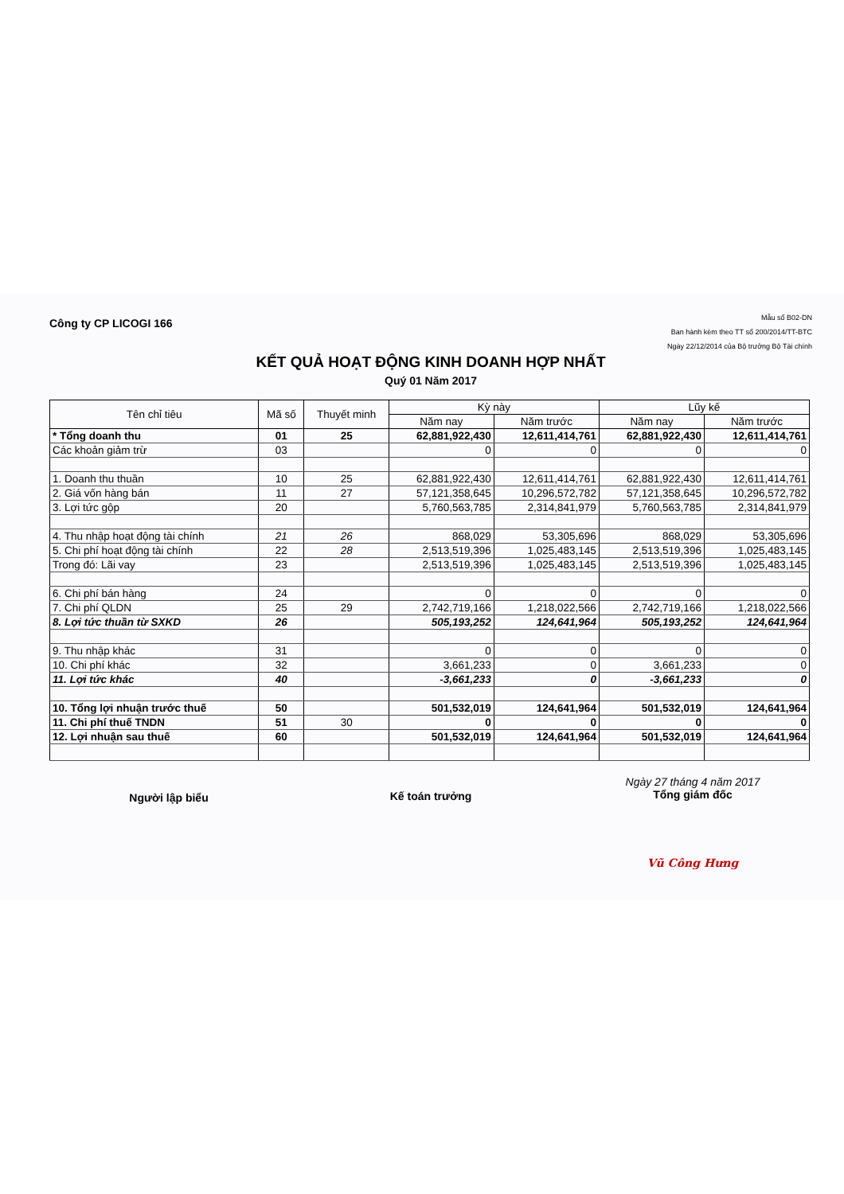Công ty CP LICOGI 166
Mẫu số B02-DN
Ban hành kèm theo TT số 200/2014/TT-BTC
Ngày 22/12/2014 của Bộ trưởng Bộ Tài chính
KẾT QUẢ HOẠT ĐỘNG KINH DOANH HỢP NHẤT
Quý 01 Năm 2017
| Tên chỉ tiêu | Mã số | Thuyết minh | Kỳ này | | Lũy kế | |
| --- | --- | --- | --- | --- | --- | --- |
| | | | Năm nay | Năm trước | Năm nay | Năm trước |
| * Tổng doanh thu | 01 | 25 | 62,881,922,430 | 12,611,414,761 | 62,881,922,430 | 12,611,414,761 |
| Các khoản giảm trừ | 03 | | 0 | 0 | 0 | 0 |
| 1. Doanh thu thuần | 10 | 25 | 62,881,922,430 | 12,611,414,761 | 62,881,922,430 | 12,611,414,761 |
| 2. Giá vốn hàng bán | 11 | 27 | 57,121,358,645 | 10,296,572,782 | 57,121,358,645 | 10,296,572,782 |
| 3. Lợi tức gộp | 20 | | 5,760,563,785 | 2,314,841,979 | 5,760,563,785 | 2,314,841,979 |
| 4. Thu nhập hoạt động tài chính | 21 | 26 | 868,029 | 53,305,696 | 868,029 | 53,305,696 |
| 5. Chi phí hoạt động tài chính | 22 | 28 | 2,513,519,396 | 1,025,483,145 | 2,513,519,396 | 1,025,483,145 |
| Trong đó: Lãi vay | 23 | | 2,513,519,396 | 1,025,483,145 | 2,513,519,396 | 1,025,483,145 |
| 6. Chi phí bán hàng | 24 | | 0 | 0 | 0 | 0 |
| 7. Chi phí QLDN | 25 | 29 | 2,742,719,166 | 1,218,022,566 | 2,742,719,166 | 1,218,022,566 |
| 8. Lợi tức thuần từ SXKD | 26 | | 505,193,252 | 124,641,964 | 505,193,252 | 124,641,964 |
| 9. Thu nhập khác | 31 | | 0 | 0 | 0 | 0 |
| 10. Chi phí khác | 32 | | 3,661,233 | 0 | 3,661,233 | 0 |
| 11. Lợi tức khác | 40 | | -3,661,233 | 0 | -3,661,233 | 0 |
| 10. Tổng lợi nhuận trước thuế | 50 | | 501,532,019 | 124,641,964 | 501,532,019 | 124,641,964 |
| 11. Chi phí thuế TNDN | 51 | 30 | 0 | 0 | 0 | 0 |
| 12. Lợi nhuận sau thuế | 60 | | 501,532,019 | 124,641,964 | 501,532,019 | 124,641,964 |
Người lập biểu Kế toán trưởng
Ngày 27 tháng 4 năm 2017
Tổng giám đốc
Vũ Công Hưng